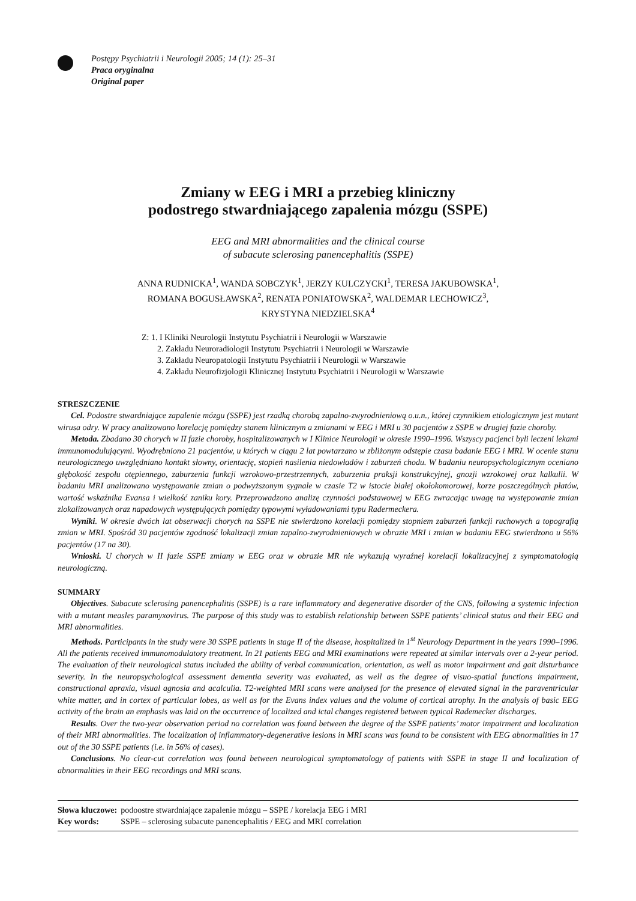Postępy Psychiatrii i Neurologii 2005; 14 (1): 25–31
Praca oryginalna
Original paper
Zmiany w EEG i MRI a przebieg kliniczny
podostrego stwardniającego zapalenia mózgu (SSPE)
EEG and MRI abnormalities and the clinical course
of subacute sclerosing panencephalitis (SSPE)
ANNA RUDNICKA<sup>1</sup>, WANDA SOBCZYK<sup>1</sup>, JERZY KULCZYCKI<sup>1</sup>, TERESA JAKUBOWSKA<sup>1</sup>,
ROMANA BOGUSŁAWSKA<sup>2</sup>, RENATA PONIATOWSKA<sup>2</sup>, WALDEMAR LECHOWICZ<sup>3</sup>,
KRYSTYNA NIEDZIELSKA<sup>4</sup>
Z: 1. I Kliniki Neurologii Instytutu Psychiatrii i Neurologii w Warszawie
2. Zakładu Neuroradiologii Instytutu Psychiatrii i Neurologii w Warszawie
3. Zakładu Neuropatologii Instytutu Psychiatrii i Neurologii w Warszawie
4. Zakładu Neurofizjologii Klinicznej Instytutu Psychiatrii i Neurologii w Warszawie
STRESZCZENIE
Cel. Podostre stwardniające zapalenie mózgu (SSPE) jest rzadką chorobą zapalno-zwyrodnieniową o.u.n., której czynnikiem etiologicznym jest mutant wirusa odry. W pracy analizowano korelację pomiędzy stanem klinicznym a zmianami w EEG i MRI u 30 pacjentów z SSPE w drugiej fazie choroby.
Metoda. Zbadano 30 chorych w II fazie choroby, hospitalizowanych w I Klinice Neurologii w okresie 1990–1996. Wszyscy pacjenci byli leczeni lekami immunomodulującymi. Wyodrębniono 21 pacjentów, u których w ciągu 2 lat powtarzano w zbliżonym odstępie czasu badanie EEG i MRI. W ocenie stanu neurologicznego uwzględniano kontakt słowny, orientację, stopień nasilenia niedowładów i zaburzeń chodu. W badaniu neuropsychologicznym oceniano głębokość zespołu otępiennego, zaburzenia funkcji wzrokowo-przestrzennych, zaburzenia praksji konstrukcyjnej, gnozji wzrokowej oraz kalkulii. W badaniu MRI analizowano występowanie zmian o podwyższonym sygnale w czasie T2 w istocie białej okołokomorowej, korze poszczególnych płatów, wartość wskaźnika Evansa i wielkość zaniku kory. Przeprowadzono analizę czynności podstawowej w EEG zwracając uwagę na występowanie zmian zlokalizowanych oraz napadowych występujących pomiędzy typowymi wyładowaniami typu Radermeckera.
Wyniki. W okresie dwóch lat obserwacji chorych na SSPE nie stwierdzono korelacji pomiędzy stopniem zaburzeń funkcji ruchowych a topografią zmian w MRI. Spośród 30 pacjentów zgodność lokalizacji zmian zapalno-zwyrodnieniowych w obrazie MRI i zmian w badaniu EEG stwierdzono u 56% pacjentów (17 na 30).
Wnioski. U chorych w II fazie SSPE zmiany w EEG oraz w obrazie MR nie wykazują wyraźnej korelacji lokalizacyjnej z symptomatologią neurologiczną.
SUMMARY
Objectives. Subacute sclerosing panencephalitis (SSPE) is a rare inflammatory and degenerative disorder of the CNS, following a systemic infection with a mutant measles paramyxovirus. The purpose of this study was to establish relationship between SSPE patients’ clinical status and their EEG and MRI abnormalities.
Methods. Participants in the study were 30 SSPE patients in stage II of the disease, hospitalized in 1<sup>st</sup> Neurology Department in the years 1990–1996. All the patients received immunomodulatory treatment. In 21 patients EEG and MRI examinations were repeated at similar intervals over a 2-year period. The evaluation of their neurological status included the ability of verbal communication, orientation, as well as motor impairment and gait disturbance severity. In the neuropsychological assessment dementia severity was evaluated, as well as the degree of visuo-spatial functions impairment, constructional apraxia, visual agnosia and acalculia. T2-weighted MRI scans were analysed for the presence of elevated signal in the paraventricular white matter, and in cortex of particular lobes, as well as for the Evans index values and the volume of cortical atrophy. In the analysis of basic EEG activity of the brain an emphasis was laid on the occurrence of localized and ictal changes registered between typical Rademecker discharges.
Results. Over the two-year observation period no correlation was found between the degree of the SSPE patients’ motor impairment and localization of their MRI abnormalities. The localization of inflammatory-degenerative lesions in MRI scans was found to be consistent with EEG abnormalities in 17 out of the 30 SSPE patients (i.e. in 56% of cases).
Conclusions. No clear-cut correlation was found between neurological symptomatology of patients with SSPE in stage II and localization of abnormalities in their EEG recordings and MRI scans.
| Słowa kluczowe: | podoostre stwardniające zapalenie mózgu – SSPE / korelacja EEG i MRI |
| Key words: | SSPE – sclerosing subacute panencephalitis / EEG and MRI correlation |